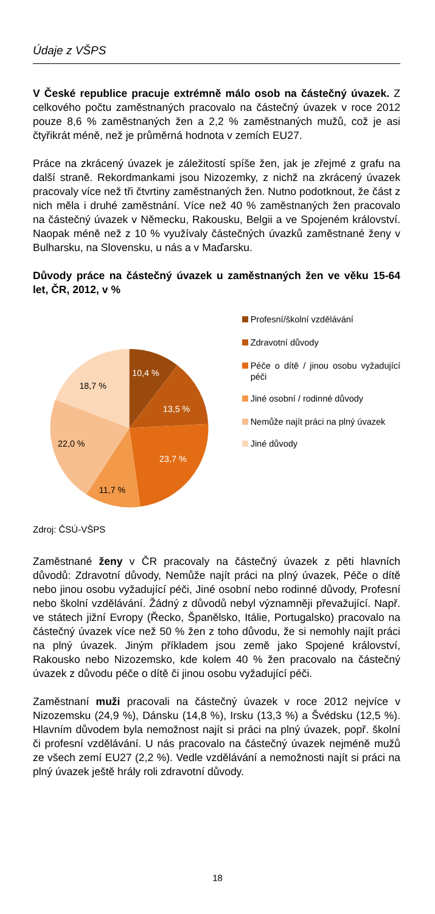Údaje z VŠPS
V České republice pracuje extrémně málo osob na částečný úvazek. Z celkového počtu zaměstnaných pracovalo na částečný úvazek v roce 2012 pouze 8,6 % zaměstnaných žen a 2,2 % zaměstnaných mužů, což je asi čtyřikrát méně, než je průměrná hodnota v zemích EU27.
Práce na zkrácený úvazek je záležitostí spíše žen, jak je zřejmé z grafu na další straně. Rekordmankami jsou Nizozemky, z nichž na zkrácený úvazek pracovaly více než tři čtvrtiny zaměstnaných žen. Nutno podotknout, že část z nich měla i druhé zaměstnání. Více než 40 % zaměstnaných žen pracovalo na částečný úvazek v Německu, Rakousku, Belgii a ve Spojeném království. Naopak méně než z 10 % využívaly částečných úvazků zaměstnané ženy v Bulharsku, na Slovensku, u nás a v Maďarsku.
Důvody práce na částečný úvazek u zaměstnaných žen ve věku 15-64 let, ČR, 2012, v %
10,4 %
13,5 %
23,7 %
11,7 %
22,0 %
18,7 %
Profesní/školní vzdělávání
Zdravotní důvody
Péče o dítě / jinou osobu vyžadující péči
Jiné osobní / rodinné důvody
Nemůže najít práci na plný úvazek
Jiné důvody
Zdroj: ČSÚ-VŠPS
Zaměstnané ženy v ČR pracovaly na částečný úvazek z pěti hlavních důvodů: Zdravotní důvody, Nemůže najít práci na plný úvazek, Péče o dítě nebo jinou osobu vyžadující péči, Jiné osobní nebo rodinné důvody, Profesní nebo školní vzdělávání. Žádný z důvodů nebyl významněji převažující. Např. ve státech jižní Evropy (Řecko, Španělsko, Itálie, Portugalsko) pracovalo na částečný úvazek více než 50 % žen z toho důvodu, že si nemohly najít práci na plný úvazek. Jiným příkladem jsou země jako Spojené království, Rakousko nebo Nizozemsko, kde kolem 40 % žen pracovalo na částečný úvazek z důvodu péče o dítě či jinou osobu vyžadující péči.
Zaměstnaní muži pracovali na částečný úvazek v roce 2012 nejvíce v Nizozemsku (24,9 %), Dánsku (14,8 %), Irsku (13,3 %) a Švédsku (12,5 %). Hlavním důvodem byla nemožnost najít si práci na plný úvazek, popř. školní či profesní vzdělávání. U nás pracovalo na částečný úvazek nejméně mužů ze všech zemí EU27 (2,2 %). Vedle vzdělávání a nemožnosti najít si práci na plný úvazek ještě hrály roli zdravotní důvody.
18